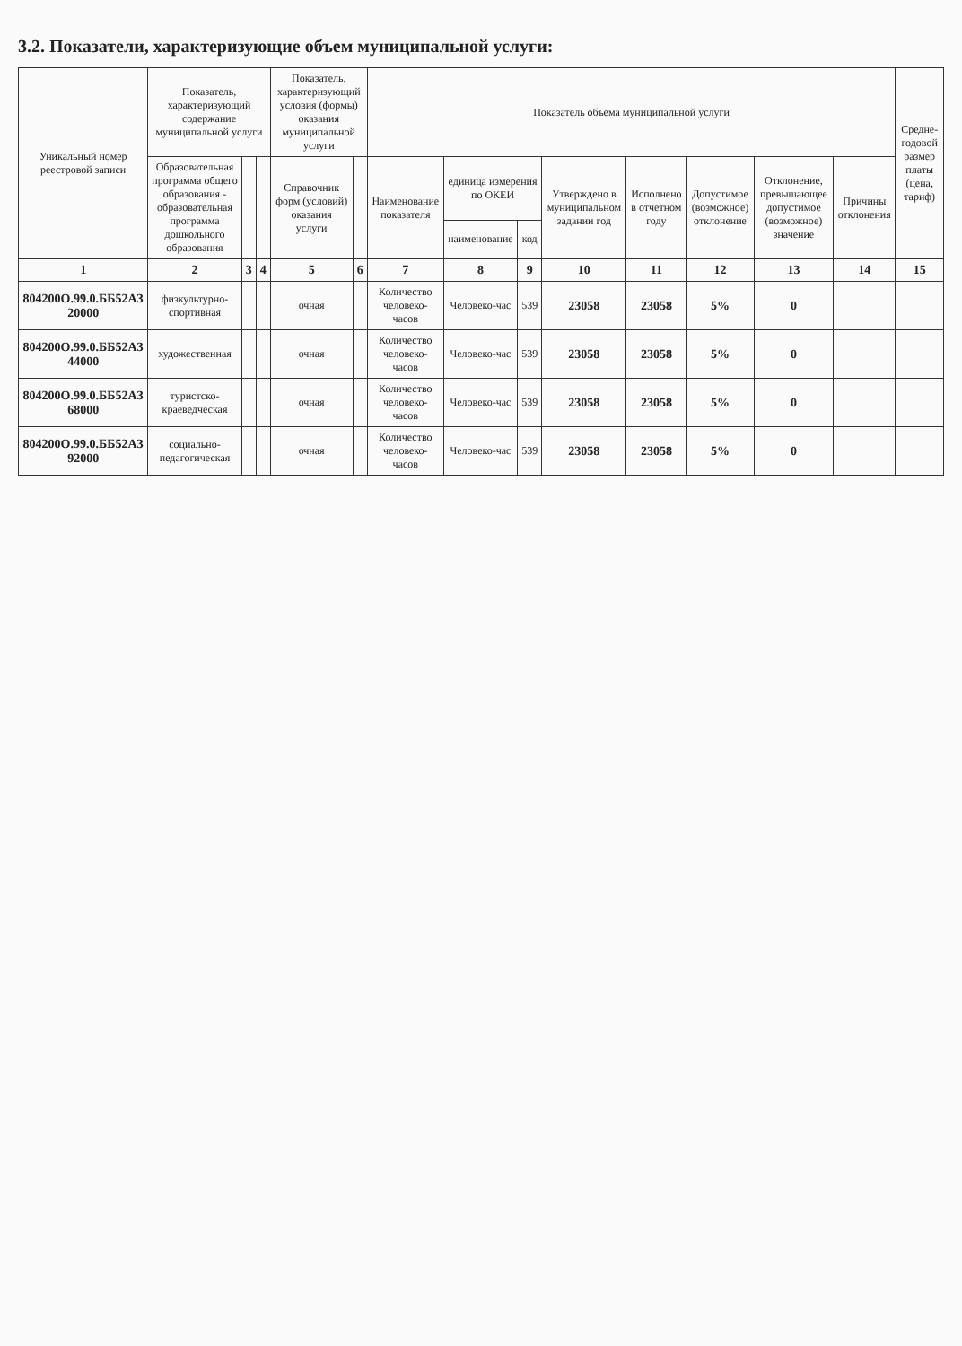3.2. Показатели, характеризующие объем муниципальной услуги:
| Уникальный номер реестровой записи | Показатель, характеризующий содержание муниципальной услуги | | | Показатель, характеризующий условия (формы) оказания муниципальной услуги | | Показатель объема муниципальной услуги | | | | | | | | Средне-годовой размер платы (цена, тариф) |
| --- | --- | --- | --- | --- | --- | --- | --- | --- | --- | --- | --- | --- | --- | --- |
| | Образовательная программа общего образования - образовательная программа дошкольного образования | | | Справочник форм (условий) оказания услуги | | Наименование показателя | единица измерения по ОКЕИ | | Утверждено в муниципальном задании год | Исполнено в отчетном году | Допустимое (возможное) отклонение | Отклонение, превышающее допустимое (возможное) значение | Причины отклонения | |
| | | | | | | | наименование | код | | | | | | |
| 1 | 2 | 3 | 4 | 5 | 6 | 7 | 8 | 9 | 10 | 11 | 12 | 13 | 14 | 15 |
| 804200О.99.0.ББ52АЗ 20000 | физкультурно-спортивная | | | очная | | Количество человеко-часов | Человеко-час | 539 | 23058 | 23058 | 5% | 0 | | |
| 804200О.99.0.ББ52АЗ 44000 | художественная | | | очная | | Количество человеко-часов | Человеко-час | 539 | 23058 | 23058 | 5% | 0 | | |
| 804200О.99.0.ББ52АЗ 68000 | туристско-краеведческая | | | очная | | Количество человеко-часов | Человеко-час | 539 | 23058 | 23058 | 5% | 0 | | |
| 804200О.99.0.ББ52АЗ 92000 | социально-педагогическая | | | очная | | Количество человеко-часов | Человеко-час | 539 | 23058 | 23058 | 5% | 0 | | |